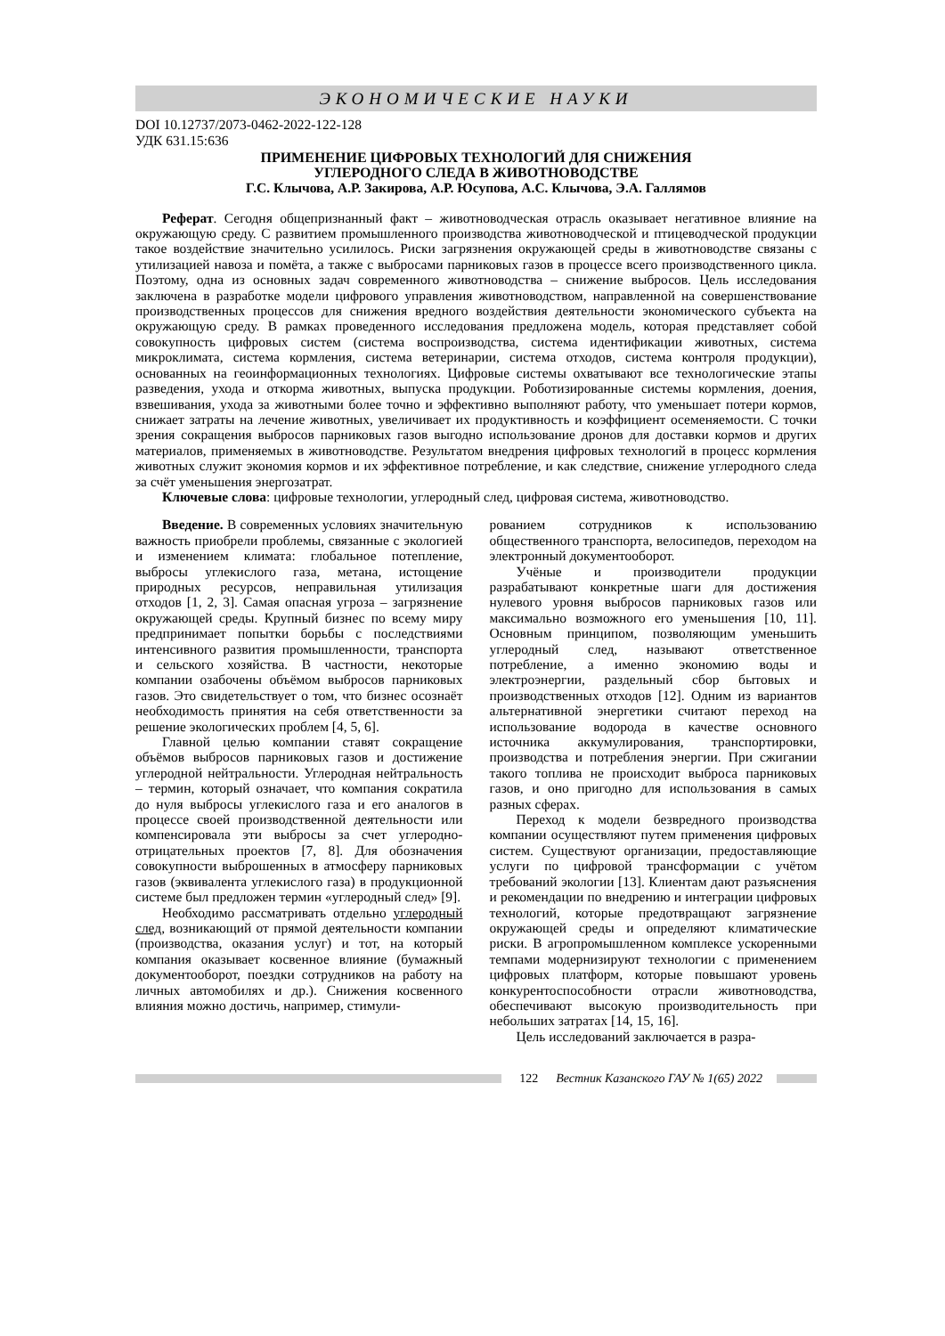ЭКОНОМИЧЕСКИЕ НАУКИ
DOI 10.12737/2073-0462-2022-122-128
УДК 631.15:636
ПРИМЕНЕНИЕ ЦИФРОВЫХ ТЕХНОЛОГИЙ ДЛЯ СНИЖЕНИЯ
УГЛЕРОДНОГО СЛЕДА В ЖИВОТНОВОДСТВЕ
Г.С. Клычова, А.Р. Закирова, А.Р. Юсупова, А.С. Клычова, Э.А. Галлямов
Реферат. Сегодня общепризнанный факт – животноводческая отрасль оказывает негативное влияние на окружающую среду. С развитием промышленного производства животноводческой и птицеводческой продукции такое воздействие значительно усилилось. Риски загрязнения окружающей среды в животноводстве связаны с утилизацией навоза и помёта, а также с выбросами парниковых газов в процессе всего производственного цикла. Поэтому, одна из основных задач современного животноводства – снижение выбросов. Цель исследования заключена в разработке модели цифрового управления животноводством, направленной на совершенствование производственных процессов для снижения вредного воздействия деятельности экономического субъекта на окружающую среду. В рамках проведенного исследования предложена модель, которая представляет собой совокупность цифровых систем (система воспроизводства, система идентификации животных, система микроклимата, система кормления, система ветеринарии, система отходов, система контроля продукции), основанных на геоинформационных технологиях. Цифровые системы охватывают все технологические этапы разведения, ухода и откорма животных, выпуска продукции. Роботизированные системы кормления, доения, взвешивания, ухода за животными более точно и эффективно выполняют работу, что уменьшает потери кормов, снижает затраты на лечение животных, увеличивает их продуктивность и коэффициент осеменяемости. С точки зрения сокращения выбросов парниковых газов выгодно использование дронов для доставки кормов и других материалов, применяемых в животноводстве. Результатом внедрения цифровых технологий в процесс кормления животных служит экономия кормов и их эффективное потребление, и как следствие, снижение углеродного следа за счёт уменьшения энергозатрат.
Ключевые слова: цифровые технологии, углеродный след, цифровая система, животноводство.
Введение. В современных условиях значительную важность приобрели проблемы, связанные с экологией и изменением климата: глобальное потепление, выбросы углекислого газа, метана, истощение природных ресурсов, неправильная утилизация отходов [1, 2, 3]. Самая опасная угроза – загрязнение окружающей среды. Крупный бизнес по всему миру предпринимает попытки борьбы с последствиями интенсивного развития промышленности, транспорта и сельского хозяйства. В частности, некоторые компании озабочены объёмом выбросов парниковых газов. Это свидетельствует о том, что бизнес осознаёт необходимость принятия на себя ответственности за решение экологических проблем [4, 5, 6].
Главной целью компании ставят сокращение объёмов выбросов парниковых газов и достижение углеродной нейтральности. Углеродная нейтральность – термин, который означает, что компания сократила до нуля выбросы углекислого газа и его аналогов в процессе своей производственной деятельности или компенсировала эти выбросы за счет углеродно-отрицательных проектов [7, 8]. Для обозначения совокупности выброшенных в атмосферу парниковых газов (эквивалента углекислого газа) в продукционной системе был предложен термин «углеродный след» [9].
Необходимо рассматривать отдельно углеродный след, возникающий от прямой деятельности компании (производства, оказания услуг) и тот, на который компания оказывает косвенное влияние (бумажный документооборот, поездки сотрудников на работу на личных автомобилях и др.). Снижения косвенного влияния можно достичь, например, стимули-
рованием сотрудников к использованию общественного транспорта, велосипедов, переходом на электронный документооборот.
Учёные и производители продукции разрабатывают конкретные шаги для достижения нулевого уровня выбросов парниковых газов или максимально возможного его уменьшения [10, 11]. Основным принципом, позволяющим уменьшить углеродный след, называют ответственное потребление, а именно экономию воды и электроэнергии, раздельный сбор бытовых и производственных отходов [12]. Одним из вариантов альтернативной энергетики считают переход на использование водорода в качестве основного источника аккумулирования, транспортировки, производства и потребления энергии. При сжигании такого топлива не происходит выброса парниковых газов, и оно пригодно для использования в самых разных сферах.
Переход к модели безвредного производства компании осуществляют путем применения цифровых систем. Существуют организации, предоставляющие услуги по цифровой трансформации с учётом требований экологии [13]. Клиентам дают разъяснения и рекомендации по внедрению и интеграции цифровых технологий, которые предотвращают загрязнение окружающей среды и определяют климатические риски. В агропромышленном комплексе ускоренными темпами модернизируют технологии с применением цифровых платформ, которые повышают уровень конкурентоспособности отрасли животноводства, обеспечивают высокую производительность при небольших затратах [14, 15, 16].
Цель исследований заключается в разра-
122 Вестник Казанского ГАУ № 1(65) 2022